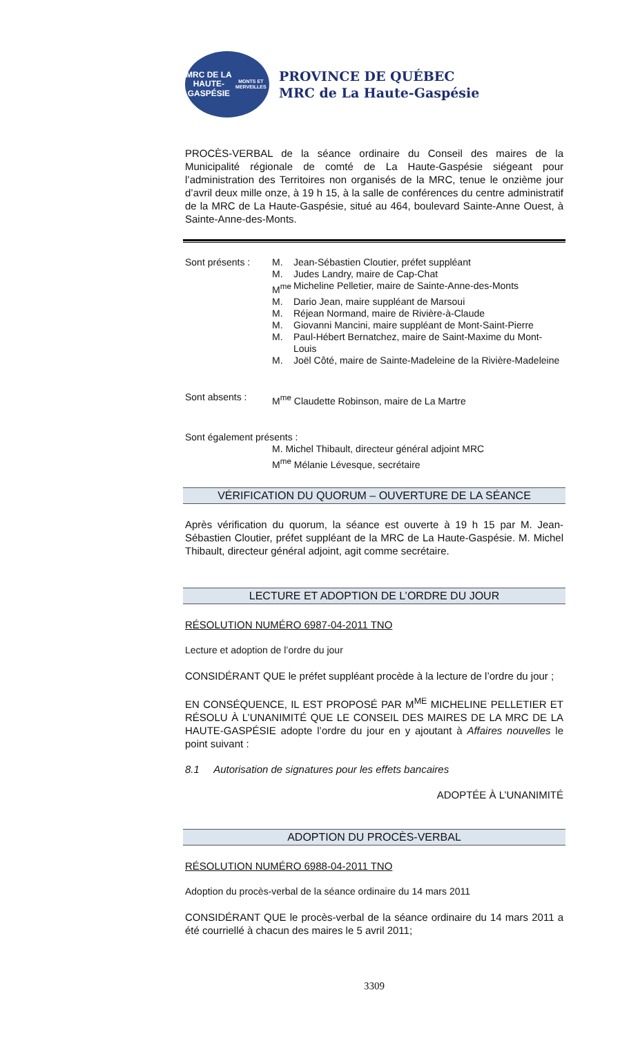MRC DE LA
HAUTE-GASPÉSIE
MONTS ET MERVEILLES
PROVINCE DE QUÉBEC
MRC de La Haute-Gaspésie
PROCÈS-VERBAL de la séance ordinaire du Conseil des maires de la Municipalité régionale de comté de La Haute-Gaspésie siégeant pour l’administration des Territoires non organisés de la MRC, tenue le onzième jour d’avril deux mille onze, à 19 h 15, à la salle de conférences du centre administratif de la MRC de La Haute-Gaspésie, situé au 464, boulevard Sainte-Anne Ouest, à Sainte-Anne-des-Monts.
Sont présents :
M. Jean-Sébastien Cloutier, préfet suppléant
M. Judes Landry, maire de Cap-Chat
M<sup>me</sup> Micheline Pelletier, maire de Sainte-Anne-des-Monts
M. Dario Jean, maire suppléant de Marsoui
M. Réjean Normand, maire de Rivière-à-Claude
M. Giovanni Mancini, maire suppléant de Mont-Saint-Pierre
M. Paul-Hébert Bernatchez, maire de Saint-Maxime du Mont-Louis
M. Joël Côté, maire de Sainte-Madeleine de la Rivière-Madeleine
Sont absents : M<sup>me</sup> Claudette Robinson, maire de La Martre
Sont également présents :
M. Michel Thibault, directeur général adjoint MRC
M<sup>me</sup> Mélanie Lévesque, secrétaire
VÉRIFICATION DU QUORUM – OUVERTURE DE LA SÉANCE
Après vérification du quorum, la séance est ouverte à 19 h 15 par M. Jean-Sébastien Cloutier, préfet suppléant de la MRC de La Haute-Gaspésie. M. Michel Thibault, directeur général adjoint, agit comme secrétaire.
LECTURE ET ADOPTION DE L’ORDRE DU JOUR
RÉSOLUTION NUMÉRO 6987-04-2011 TNO
Lecture et adoption de l’ordre du jour
CONSIDÉRANT QUE le préfet suppléant procède à la lecture de l’ordre du jour ;
EN CONSÉQUENCE, IL EST PROPOSÉ PAR M<sup>ME</sup> MICHELINE PELLETIER ET RÉSOLU À L’UNANIMITÉ QUE LE CONSEIL DES MAIRES DE LA MRC DE LA HAUTE-GASPÉSIE adopte l’ordre du jour en y ajoutant à Affaires nouvelles le point suivant :
8.1 Autorisation de signatures pour les effets bancaires
ADOPTÉE À L’UNANIMITÉ
ADOPTION DU PROCÈS-VERBAL
RÉSOLUTION NUMÉRO 6988-04-2011 TNO
Adoption du procès-verbal de la séance ordinaire du 14 mars 2011
CONSIDÉRANT QUE le procès-verbal de la séance ordinaire du 14 mars 2011 a été courriellé à chacun des maires le 5 avril 2011;
3309